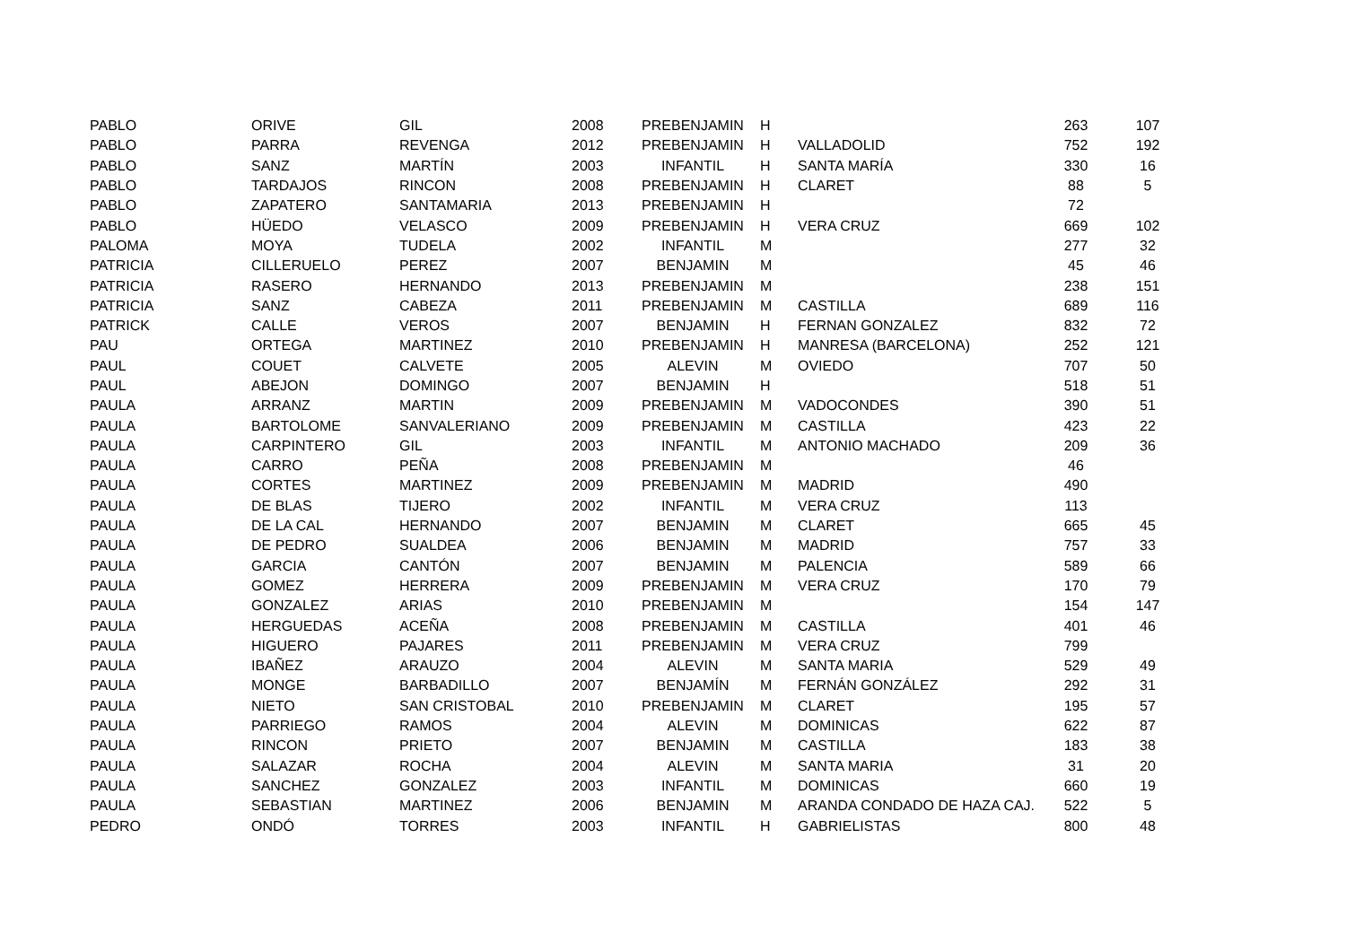| PABLO | ORIVE | GIL | 2008 | PREBENJAMIN | H | | 263 | 107 |
| PABLO | PARRA | REVENGA | 2012 | PREBENJAMIN | H | VALLADOLID | 752 | 192 |
| PABLO | SANZ | MARTÍN | 2003 | INFANTIL | H | SANTA MARÍA | 330 | 16 |
| PABLO | TARDAJOS | RINCON | 2008 | PREBENJAMIN | H | CLARET | 88 | 5 |
| PABLO | ZAPATERO | SANTAMARIA | 2013 | PREBENJAMIN | H | | 72 | |
| PABLO | HÜEDO | VELASCO | 2009 | PREBENJAMIN | H | VERA CRUZ | 669 | 102 |
| PALOMA | MOYA | TUDELA | 2002 | INFANTIL | M | | 277 | 32 |
| PATRICIA | CILLERUELO | PEREZ | 2007 | BENJAMIN | M | | 45 | 46 |
| PATRICIA | RASERO | HERNANDO | 2013 | PREBENJAMIN | M | | 238 | 151 |
| PATRICIA | SANZ | CABEZA | 2011 | PREBENJAMIN | M | CASTILLA | 689 | 116 |
| PATRICK | CALLE | VEROS | 2007 | BENJAMIN | H | FERNAN GONZALEZ | 832 | 72 |
| PAU | ORTEGA | MARTINEZ | 2010 | PREBENJAMIN | H | MANRESA (BARCELONA) | 252 | 121 |
| PAUL | COUET | CALVETE | 2005 | ALEVIN | M | OVIEDO | 707 | 50 |
| PAUL | ABEJON | DOMINGO | 2007 | BENJAMIN | H | | 518 | 51 |
| PAULA | ARRANZ | MARTIN | 2009 | PREBENJAMIN | M | VADOCONDES | 390 | 51 |
| PAULA | BARTOLOME | SANVALERIANO | 2009 | PREBENJAMIN | M | CASTILLA | 423 | 22 |
| PAULA | CARPINTERO | GIL | 2003 | INFANTIL | M | ANTONIO MACHADO | 209 | 36 |
| PAULA | CARRO | PEÑA | 2008 | PREBENJAMIN | M | | 46 | |
| PAULA | CORTES | MARTINEZ | 2009 | PREBENJAMIN | M | MADRID | 490 | |
| PAULA | DE BLAS | TIJERO | 2002 | INFANTIL | M | VERA CRUZ | 113 | |
| PAULA | DE LA CAL | HERNANDO | 2007 | BENJAMIN | M | CLARET | 665 | 45 |
| PAULA | DE PEDRO | SUALDEA | 2006 | BENJAMIN | M | MADRID | 757 | 33 |
| PAULA | GARCIA | CANTÓN | 2007 | BENJAMIN | M | PALENCIA | 589 | 66 |
| PAULA | GOMEZ | HERRERA | 2009 | PREBENJAMIN | M | VERA CRUZ | 170 | 79 |
| PAULA | GONZALEZ | ARIAS | 2010 | PREBENJAMIN | M | | 154 | 147 |
| PAULA | HERGUEDAS | ACEÑA | 2008 | PREBENJAMIN | M | CASTILLA | 401 | 46 |
| PAULA | HIGUERO | PAJARES | 2011 | PREBENJAMIN | M | VERA CRUZ | 799 | |
| PAULA | IBAÑEZ | ARAUZO | 2004 | ALEVIN | M | SANTA MARIA | 529 | 49 |
| PAULA | MONGE | BARBADILLO | 2007 | BENJAMÍN | M | FERNÁN GONZÁLEZ | 292 | 31 |
| PAULA | NIETO | SAN CRISTOBAL | 2010 | PREBENJAMIN | M | CLARET | 195 | 57 |
| PAULA | PARRIEGO | RAMOS | 2004 | ALEVIN | M | DOMINICAS | 622 | 87 |
| PAULA | RINCON | PRIETO | 2007 | BENJAMIN | M | CASTILLA | 183 | 38 |
| PAULA | SALAZAR | ROCHA | 2004 | ALEVIN | M | SANTA MARIA | 31 | 20 |
| PAULA | SANCHEZ | GONZALEZ | 2003 | INFANTIL | M | DOMINICAS | 660 | 19 |
| PAULA | SEBASTIAN | MARTINEZ | 2006 | BENJAMIN | M | ARANDA CONDADO DE HAZA CAJ. | 522 | 5 |
| PEDRO | ONDÓ | TORRES | 2003 | INFANTIL | H | GABRIELISTAS | 800 | 48 |